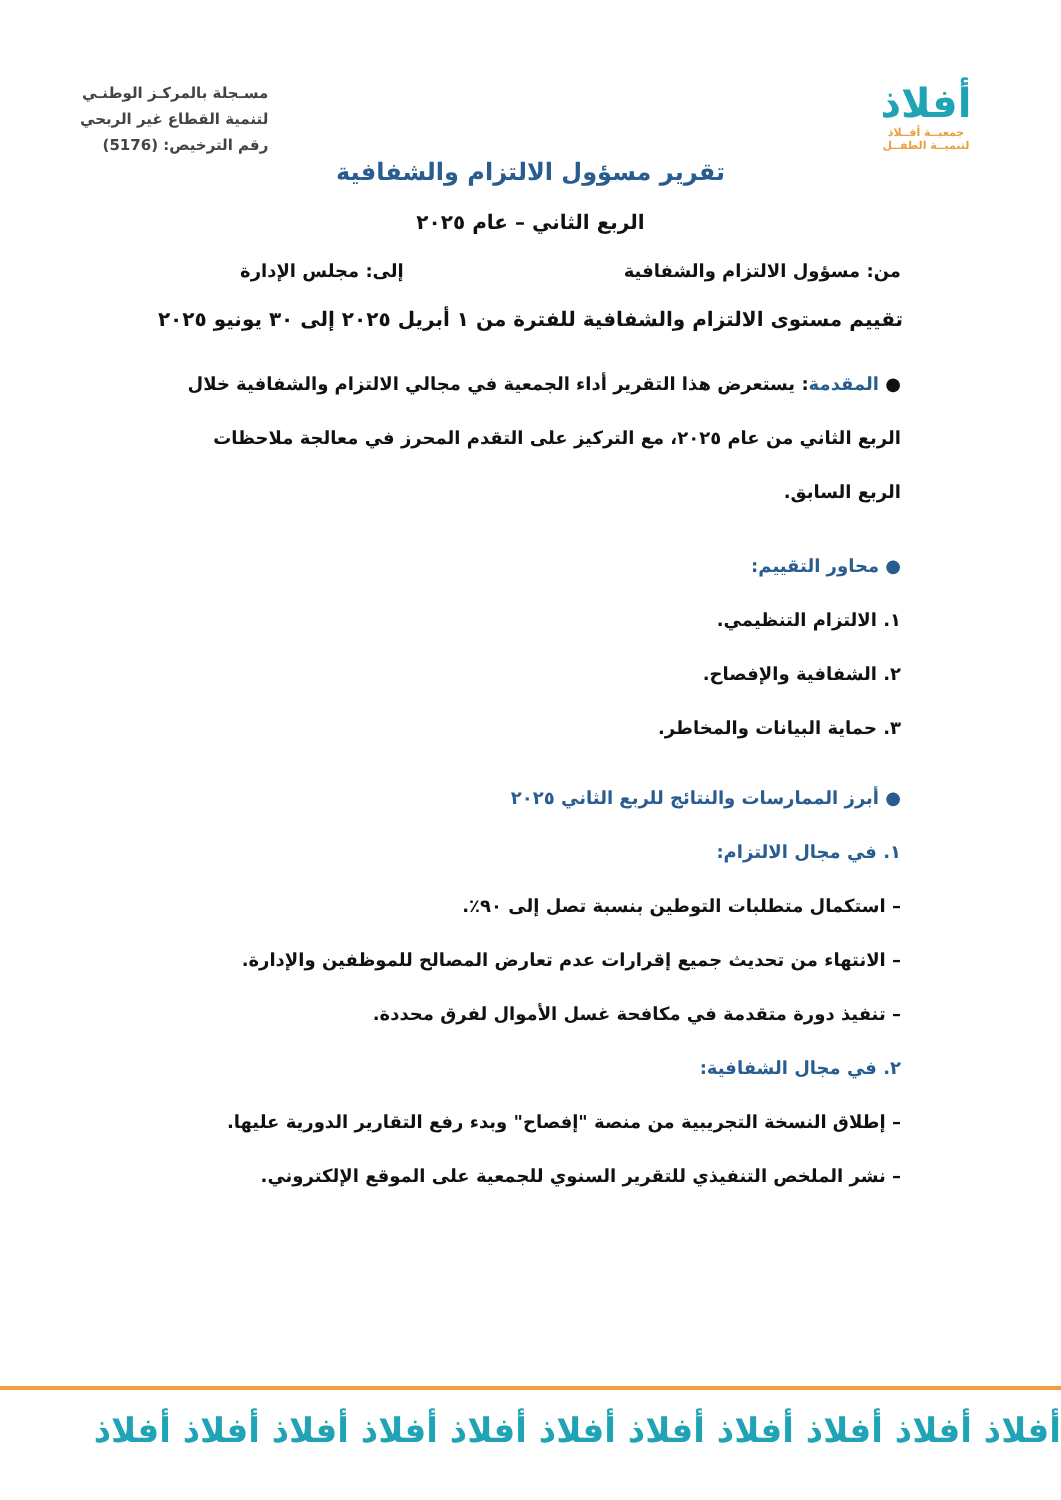أفلاذ
جمعيــة أفــلاذ
لتنميــة الطفــل
مسـجلة بالمركـز الوطنـي
لتنمية القطاع غير الربحي
رقم الترخيص: (5176)
تقرير مسؤول الالتزام والشفافية
الربع الثاني – عام ٢٠٢٥
من: مسؤول الالتزام والشفافية إلى: مجلس الإدارة
تقييم مستوى الالتزام والشفافية للفترة من ١ أبريل ٢٠٢٥ إلى ٣٠ يونيو ٢٠٢٥
● المقدمة: يستعرض هذا التقرير أداء الجمعية في مجالي الالتزام والشفافية خلال الربع الثاني من عام ٢٠٢٥، مع التركيز على التقدم المحرز في معالجة ملاحظات الربع السابق.
● محاور التقييم:
١. الالتزام التنظيمي.
٢. الشفافية والإفصاح.
٣. حماية البيانات والمخاطر.
● أبرز الممارسات والنتائج للربع الثاني ٢٠٢٥
١. في مجال الالتزام:
– استكمال متطلبات التوطين بنسبة تصل إلى ٩٠٪.
– الانتهاء من تحديث جميع إقرارات عدم تعارض المصالح للموظفين والإدارة.
– تنفيذ دورة متقدمة في مكافحة غسل الأموال لفرق محددة.
٢. في مجال الشفافية:
– إطلاق النسخة التجريبية من منصة "إفصاح" وبدء رفع التقارير الدورية عليها.
– نشر الملخص التنفيذي للتقرير السنوي للجمعية على الموقع الإلكتروني.
أفلاذ أفلاذ أفلاذ أفلاذ أفلاذ أفلاذ أفلاذ أفلاذ أفلاذ أفلاذ أفلاذ